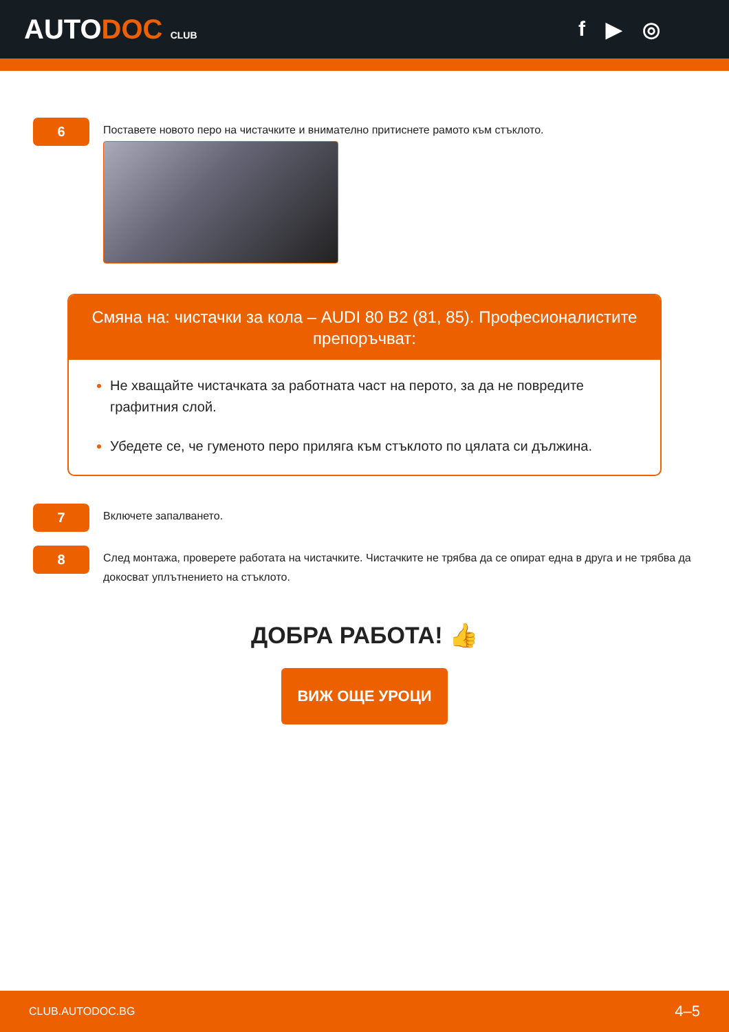AUTODOC CLUB
f ▶ ◎
6
Поставете новото перо на чистачките и внимателно притиснете рамото към стъклото.
Смяна на: чистачки за кола – AUDI 80 B2 (81, 85). Професионалистите препоръчват:
Не хващайте чистачката за работната част на перото, за да не повредите графитния слой.
Убедете се, че гуменото перо приляга към стъклото по цялата си дължина.
7
Включете запалването.
8
След монтажа, проверете работата на чистачките. Чистачките не трябва да се опират една в друга и не трябва да докосват уплътнението на стъклото.
ДОБРА РАБОТА! 👍
ВИЖ ОЩЕ УРОЦИ
CLUB.AUTODOC.BG 4–5